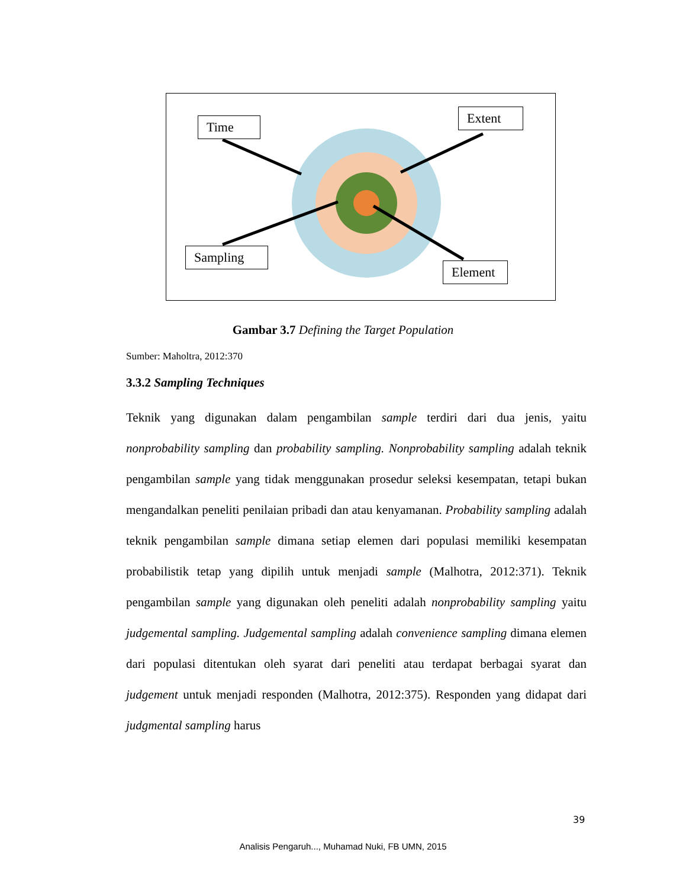Time
Extent
Sampling
Element
Gambar 3.7 Defining the Target Population
Sumber: Maholtra, 2012:370
3.3.2 Sampling Techniques
Teknik yang digunakan dalam pengambilan sample terdiri dari dua jenis, yaitu nonprobability sampling dan probability sampling. Nonprobability sampling adalah teknik pengambilan sample yang tidak menggunakan prosedur seleksi kesempatan, tetapi bukan mengandalkan peneliti penilaian pribadi dan atau kenyamanan. Probability sampling adalah teknik pengambilan sample dimana setiap elemen dari populasi memiliki kesempatan probabilistik tetap yang dipilih untuk menjadi sample (Malhotra, 2012:371). Teknik pengambilan sample yang digunakan oleh peneliti adalah nonprobability sampling yaitu judgemental sampling. Judgemental sampling adalah convenience sampling dimana elemen dari populasi ditentukan oleh syarat dari peneliti atau terdapat berbagai syarat dan judgement untuk menjadi responden (Malhotra, 2012:375). Responden yang didapat dari judgmental sampling harus
39
Analisis Pengaruh..., Muhamad Nuki, FB UMN, 2015